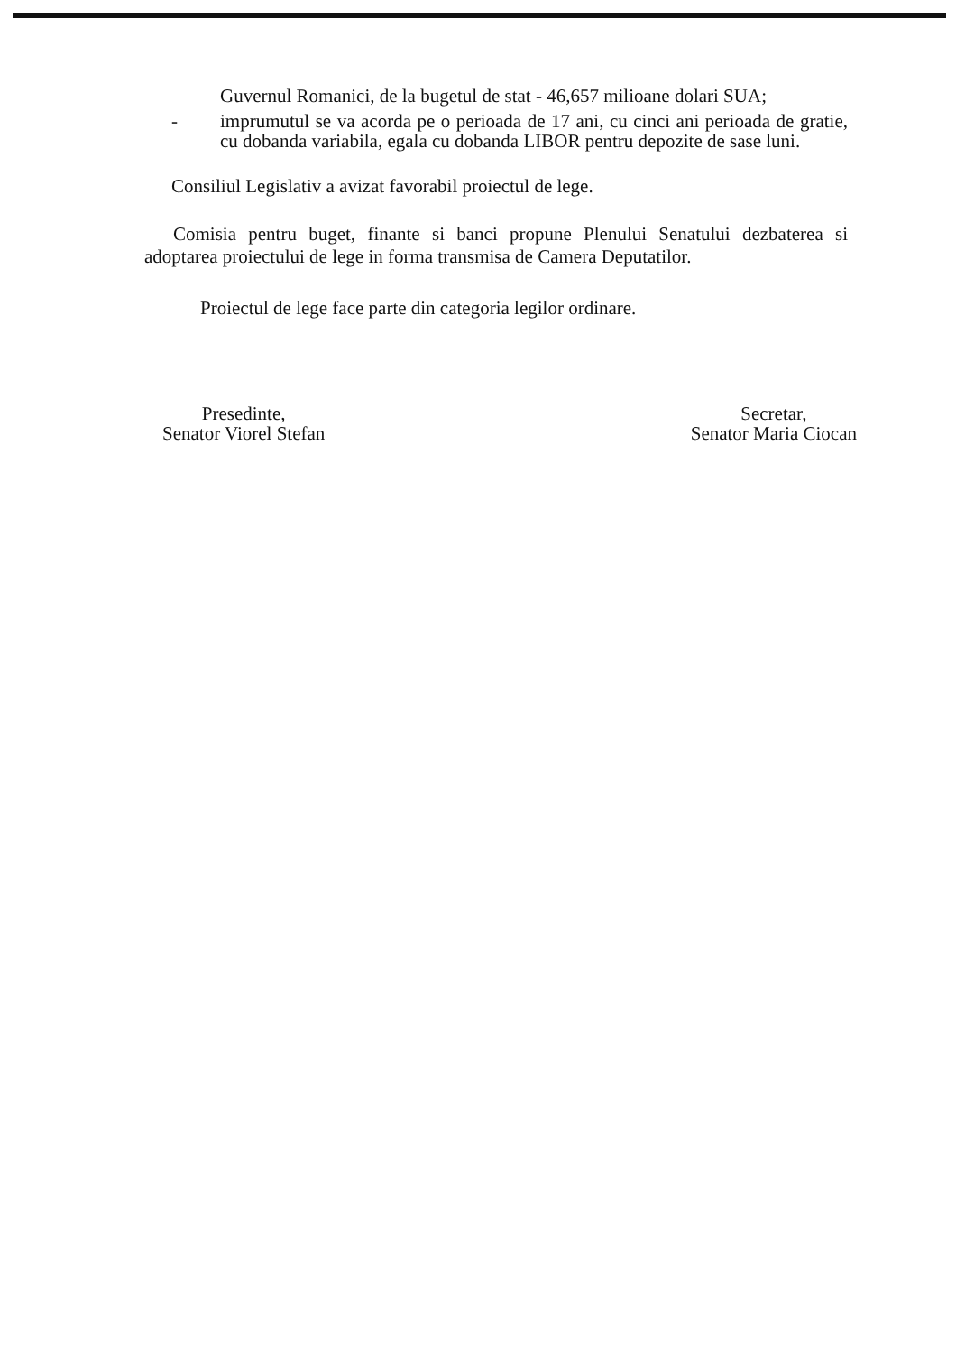Guvernul Romanici, de la bugetul de stat - 46,657 milioane dolari SUA;
- imprumutul se va acorda pe o perioada de 17 ani, cu cinci ani perioada de gratie, cu dobanda variabila, egala cu dobanda LIBOR pentru depozite de sase luni.
Consiliul Legislativ a avizat favorabil proiectul de lege.
Comisia pentru buget, finante si banci propune Plenului Senatului dezbaterea si adoptarea proiectului de lege in forma transmisa de Camera Deputatilor.
Proiectul de lege face parte din categoria legilor ordinare.
Presedinte,
Senator Viorel Stefan
Secretar,
Senator Maria Ciocan